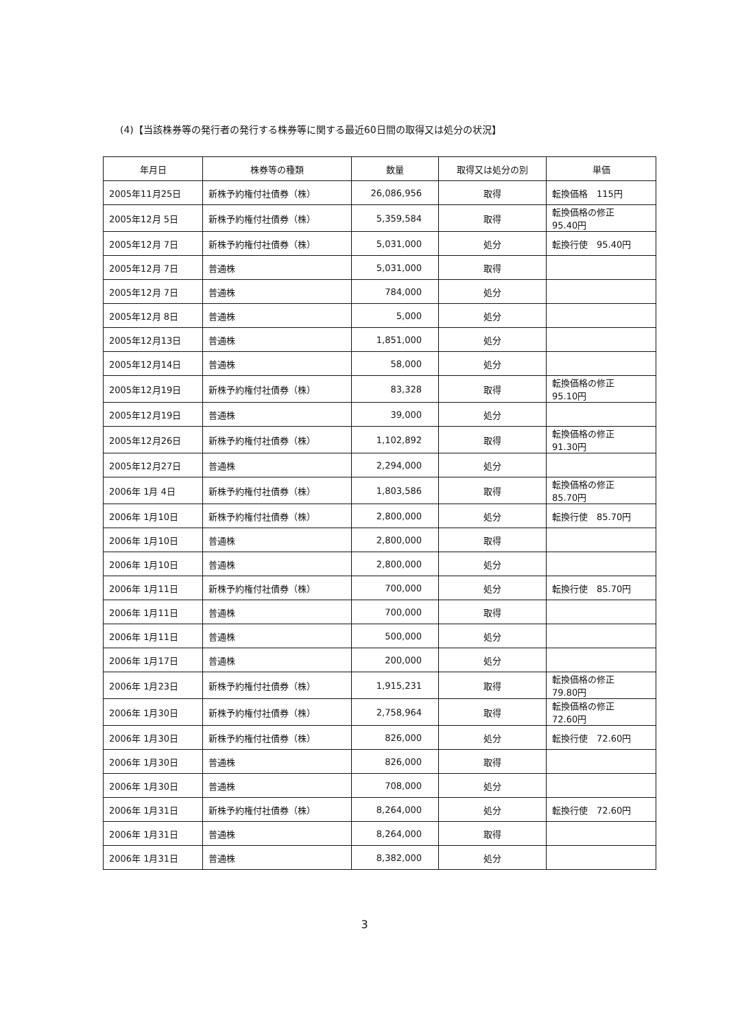(4)【当該株券等の発行者の発行する株券等に関する最近60日間の取得又は処分の状況】
| 年月日 | 株券等の種類 | 数量 | 取得又は処分の別 | 単価 |
| --- | --- | --- | --- | --- |
| 2005年11月25日 | 新株予約権付社債券（株） | 26,086,956 | 取得 | 転換価格 115円 |
| 2005年12月 5日 | 新株予約権付社債券（株） | 5,359,584 | 取得 | 転換価格の修正 95.40円 |
| 2005年12月 7日 | 新株予約権付社債券（株） | 5,031,000 | 処分 | 転換行使 95.40円 |
| 2005年12月 7日 | 普通株 | 5,031,000 | 取得 | |
| 2005年12月 7日 | 普通株 | 784,000 | 処分 | |
| 2005年12月 8日 | 普通株 | 5,000 | 処分 | |
| 2005年12月13日 | 普通株 | 1,851,000 | 処分 | |
| 2005年12月14日 | 普通株 | 58,000 | 処分 | |
| 2005年12月19日 | 新株予約権付社債券（株） | 83,328 | 取得 | 転換価格の修正 95.10円 |
| 2005年12月19日 | 普通株 | 39,000 | 処分 | |
| 2005年12月26日 | 新株予約権付社債券（株） | 1,102,892 | 取得 | 転換価格の修正 91.30円 |
| 2005年12月27日 | 普通株 | 2,294,000 | 処分 | |
| 2006年 1月 4日 | 新株予約権付社債券（株） | 1,803,586 | 取得 | 転換価格の修正 85.70円 |
| 2006年 1月10日 | 新株予約権付社債券（株） | 2,800,000 | 処分 | 転換行使 85.70円 |
| 2006年 1月10日 | 普通株 | 2,800,000 | 取得 | |
| 2006年 1月10日 | 普通株 | 2,800,000 | 処分 | |
| 2006年 1月11日 | 新株予約権付社債券（株） | 700,000 | 処分 | 転換行使 85.70円 |
| 2006年 1月11日 | 普通株 | 700,000 | 取得 | |
| 2006年 1月11日 | 普通株 | 500,000 | 処分 | |
| 2006年 1月17日 | 普通株 | 200,000 | 処分 | |
| 2006年 1月23日 | 新株予約権付社債券（株） | 1,915,231 | 取得 | 転換価格の修正 79.80円 |
| 2006年 1月30日 | 新株予約権付社債券（株） | 2,758,964 | 取得 | 転換価格の修正 72.60円 |
| 2006年 1月30日 | 新株予約権付社債券（株） | 826,000 | 処分 | 転換行使 72.60円 |
| 2006年 1月30日 | 普通株 | 826,000 | 取得 | |
| 2006年 1月30日 | 普通株 | 708,000 | 処分 | |
| 2006年 1月31日 | 新株予約権付社債券（株） | 8,264,000 | 処分 | 転換行使 72.60円 |
| 2006年 1月31日 | 普通株 | 8,264,000 | 取得 | |
| 2006年 1月31日 | 普通株 | 8,382,000 | 処分 | |
3